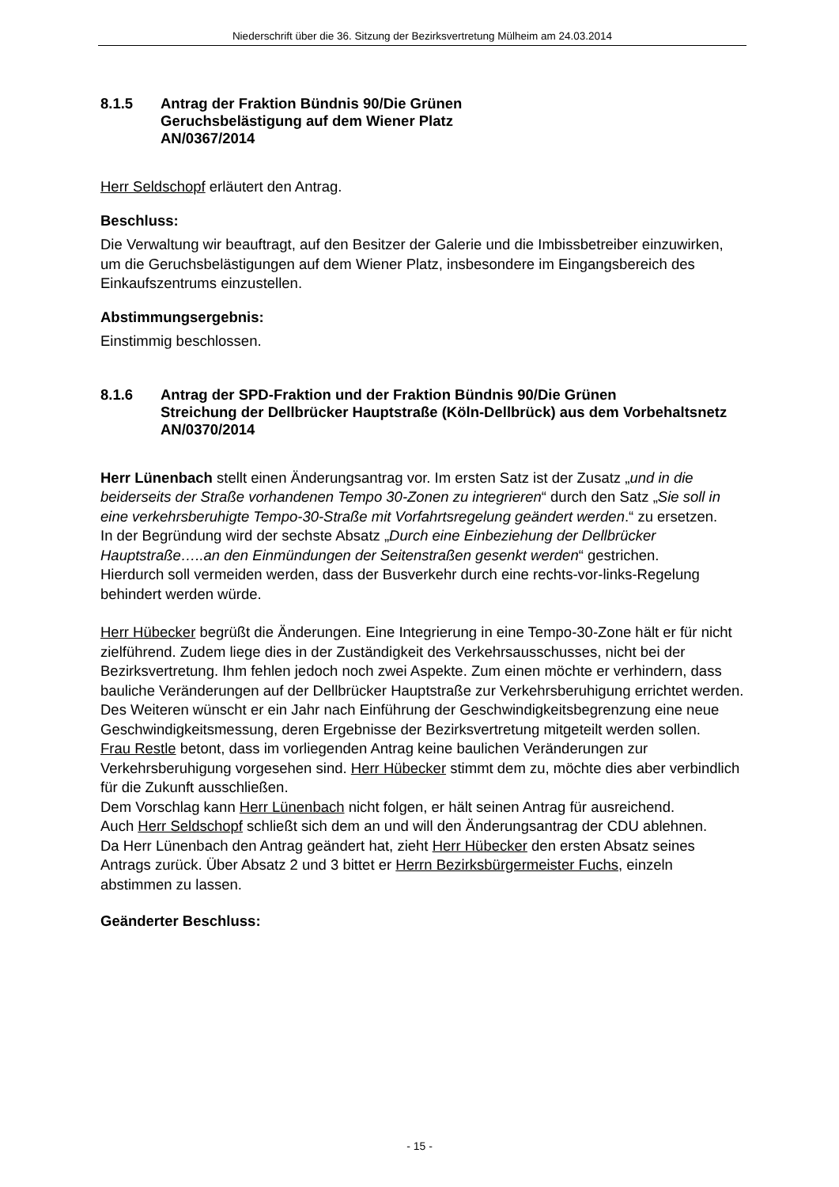Niederschrift über die 36. Sitzung der Bezirksvertretung Mülheim am 24.03.2014
8.1.5 Antrag der Fraktion Bündnis 90/Die Grünen
Geruchsbelästigung auf dem Wiener Platz
AN/0367/2014
Herr Seldschopf erläutert den Antrag.
Beschluss:
Die Verwaltung wir beauftragt, auf den Besitzer der Galerie und die Imbissbetreiber einzuwirken, um die Geruchsbelästigungen auf dem Wiener Platz, insbesondere im Eingangsbereich des Einkaufszentrums einzustellen.
Abstimmungsergebnis:
Einstimmig beschlossen.
8.1.6 Antrag der SPD-Fraktion und der Fraktion Bündnis 90/Die Grünen
Streichung der Dellbrücker Hauptstraße (Köln-Dellbrück) aus dem Vorbehaltsnetz
AN/0370/2014
Herr Lünenbach stellt einen Änderungsantrag vor. Im ersten Satz ist der Zusatz „und in die beiderseits der Straße vorhandenen Tempo 30-Zonen zu integrieren“ durch den Satz „Sie soll in eine verkehrsberuhigte Tempo-30-Straße mit Vorfahrtsregelung geändert werden.“ zu ersetzen.
In der Begründung wird der sechste Absatz „Durch eine Einbeziehung der Dellbrücker Hauptstraße…..an den Einmündungen der Seitenstraßen gesenkt werden“ gestrichen.
Hierdurch soll vermeiden werden, dass der Busverkehr durch eine rechts-vor-links-Regelung behindert werden würde.
Herr Hübecker begrüßt die Änderungen. Eine Integrierung in eine Tempo-30-Zone hält er für nicht zielführend. Zudem liege dies in der Zuständigkeit des Verkehrsausschusses, nicht bei der Bezirksvertretung. Ihm fehlen jedoch noch zwei Aspekte. Zum einen möchte er verhindern, dass bauliche Veränderungen auf der Dellbrücker Hauptstraße zur Verkehrsberuhigung errichtet werden. Des Weiteren wünscht er ein Jahr nach Einführung der Geschwindigkeitsbegrenzung eine neue Geschwindigkeitsmessung, deren Ergebnisse der Bezirksvertretung mitgeteilt werden sollen.
Frau Restle betont, dass im vorliegenden Antrag keine baulichen Veränderungen zur Verkehrsberuhigung vorgesehen sind. Herr Hübecker stimmt dem zu, möchte dies aber verbindlich für die Zukunft ausschließen.
Dem Vorschlag kann Herr Lünenbach nicht folgen, er hält seinen Antrag für ausreichend.
Auch Herr Seldschopf schließt sich dem an und will den Änderungsantrag der CDU ablehnen.
Da Herr Lünenbach den Antrag geändert hat, zieht Herr Hübecker den ersten Absatz seines Antrags zurück. Über Absatz 2 und 3 bittet er Herrn Bezirksbürgermeister Fuchs, einzeln abstimmen zu lassen.
Geänderter Beschluss:
- 15 -